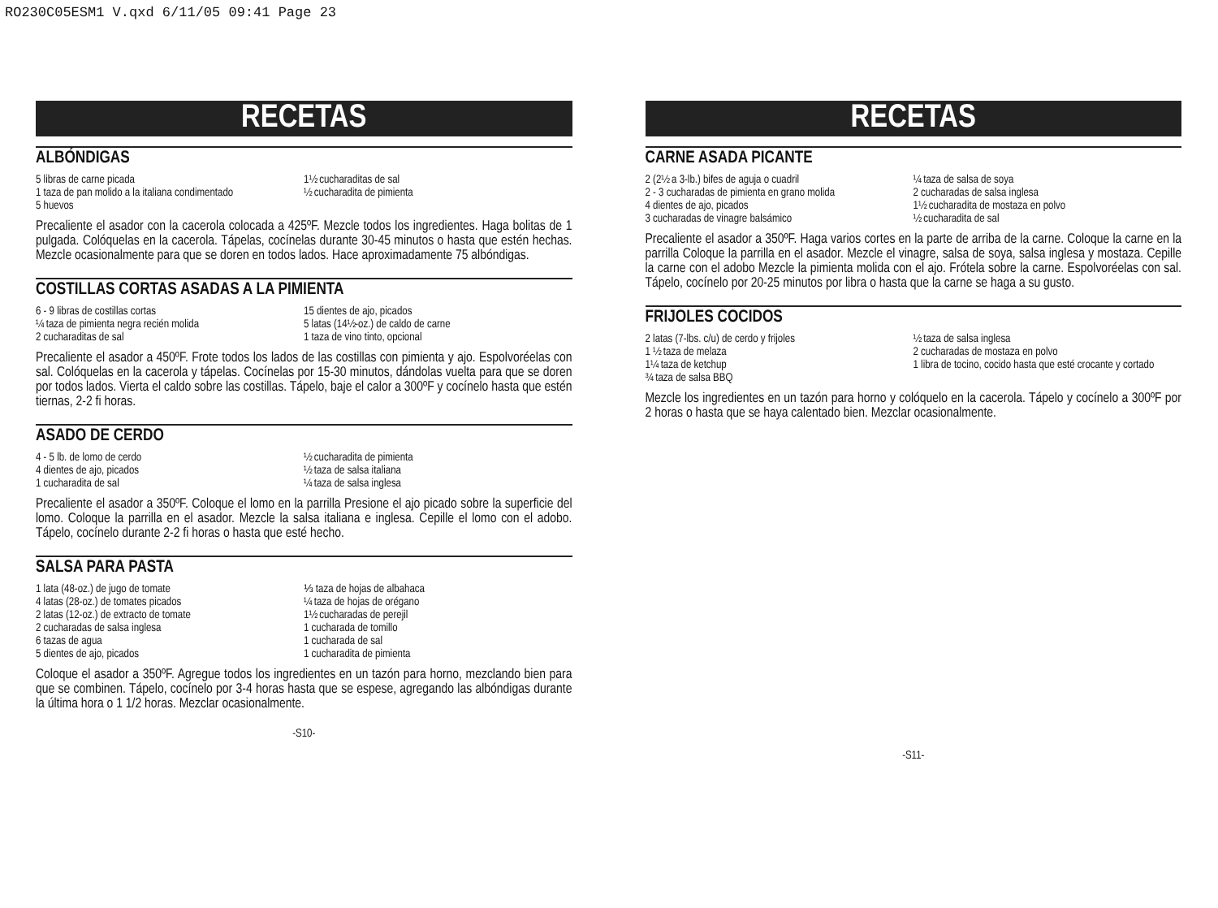RO230C05ESM1 V.qxd 6/11/05 09:41 Page 23
RECETAS
ALBÓNDIGAS
5 libras de carne picada
1 taza de pan molido a la italiana condimentado
5 huevos
1½ cucharaditas de sal
½ cucharadita de pimienta
Precaliente el asador con la cacerola colocada a 425ºF. Mezcle todos los ingredientes. Haga bolitas de 1 pulgada. Colóquelas en la cacerola. Tápelas, cocínelas durante 30-45 minutos o hasta que estén hechas. Mezcle ocasionalmente para que se doren en todos lados. Hace aproximadamente 75 albóndigas.
COSTILLAS CORTAS ASADAS A LA PIMIENTA
6 - 9 libras de costillas cortas
¼ taza de pimienta negra recién molida
2 cucharaditas de sal
15 dientes de ajo, picados
5 latas (14½-oz.) de caldo de carne
1 taza de vino tinto, opcional
Precaliente el asador a 450ºF. Frote todos los lados de las costillas con pimienta y ajo. Espolvoréelas con sal. Colóquelas en la cacerola y tápelas. Cocínelas por 15-30 minutos, dándolas vuelta para que se doren por todos lados. Vierta el caldo sobre las costillas. Tápelo, baje el calor a 300ºF y cocínelo hasta que estén tiernas, 2-2 fi horas.
ASADO DE CERDO
4 - 5 lb. de lomo de cerdo
4 dientes de ajo, picados
1 cucharadita de sal
½ cucharadita de pimienta
½ taza de salsa italiana
¼ taza de salsa inglesa
Precaliente el asador a 350ºF. Coloque el lomo en la parrilla Presione el ajo picado sobre la superficie del lomo. Coloque la parrilla en el asador. Mezcle la salsa italiana e inglesa. Cepille el lomo con el adobo. Tápelo, cocínelo durante 2-2 fi horas o hasta que esté hecho.
SALSA PARA PASTA
1 lata (48-oz.) de jugo de tomate
4 latas (28-oz.) de tomates picados
2 latas (12-oz.) de extracto de tomate
2 cucharadas de salsa inglesa
6 tazas de agua
5 dientes de ajo, picados
⅓ taza de hojas de albahaca
¼ taza de hojas de orégano
1½ cucharadas de perejil
1 cucharada de tomillo
1 cucharada de sal
1 cucharadita de pimienta
Coloque el asador a 350ºF. Agregue todos los ingredientes en un tazón para horno, mezclando bien para que se combinen. Tápelo, cocínelo por 3-4 horas hasta que se espese, agregando las albóndigas durante la última hora o 1 1/2 horas. Mezclar ocasionalmente.
-S10-
RECETAS
CARNE ASADA PICANTE
2 (2½ a 3-lb.) bifes de aguja o cuadril
2 - 3 cucharadas de pimienta en grano molida
4 dientes de ajo, picados
3 cucharadas de vinagre balsámico
¼ taza de salsa de soya
2 cucharadas de salsa inglesa
1½ cucharadita de mostaza en polvo
½ cucharadita de sal
Precaliente el asador a 350ºF. Haga varios cortes en la parte de arriba de la carne. Coloque la carne en la parrilla Coloque la parrilla en el asador. Mezcle el vinagre, salsa de soya, salsa inglesa y mostaza. Cepille la carne con el adobo Mezcle la pimienta molida con el ajo. Frótela sobre la carne. Espolvoréelas con sal. Tápelo, cocínelo por 20-25 minutos por libra o hasta que la carne se haga a su gusto.
FRIJOLES COCIDOS
2 latas (7-lbs. c/u) de cerdo y frijoles
1 ½ taza de melaza
1¼ taza de ketchup
¾ taza de salsa BBQ
½ taza de salsa inglesa
2 cucharadas de mostaza en polvo
1 libra de tocino, cocido hasta que esté crocante y cortado
Mezcle los ingredientes en un tazón para horno y colóquelo en la cacerola. Tápelo y cocínelo a 300ºF por 2 horas o hasta que se haya calentado bien. Mezclar ocasionalmente.
-S11-